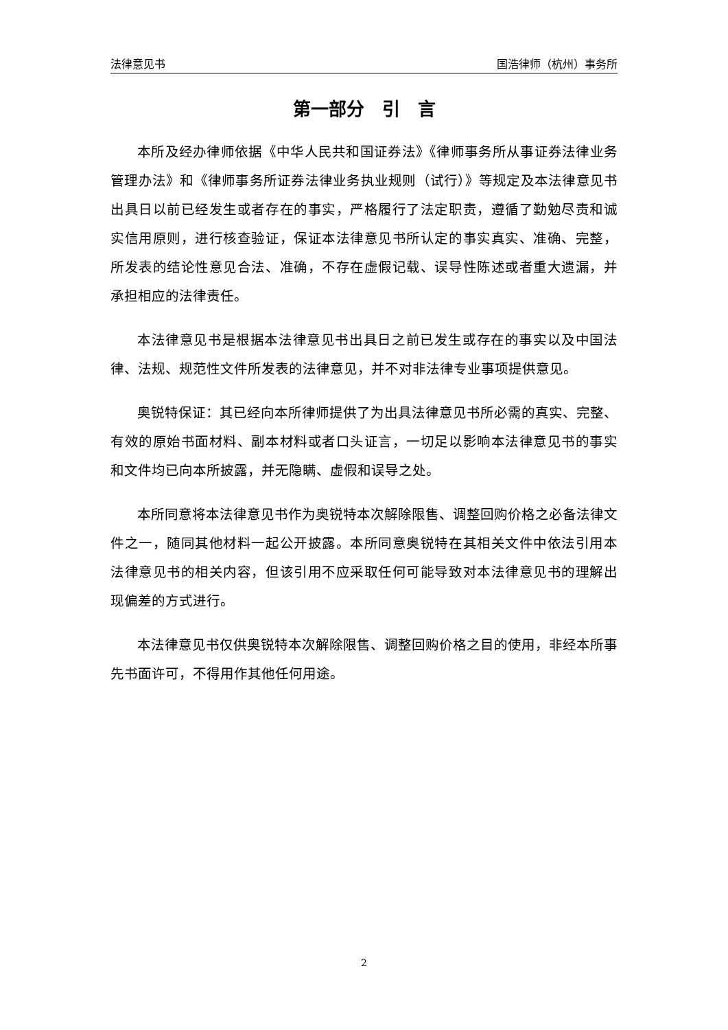法律意见书 国浩律师（杭州）事务所
第一部分　引　言
本所及经办律师依据《中华人民共和国证券法》《律师事务所从事证券法律业务管理办法》和《律师事务所证券法律业务执业规则（试行）》等规定及本法律意见书出具日以前已经发生或者存在的事实，严格履行了法定职责，遵循了勤勉尽责和诚实信用原则，进行核查验证，保证本法律意见书所认定的事实真实、准确、完整，所发表的结论性意见合法、准确，不存在虚假记载、误导性陈述或者重大遗漏，并承担相应的法律责任。
本法律意见书是根据本法律意见书出具日之前已发生或存在的事实以及中国法律、法规、规范性文件所发表的法律意见，并不对非法律专业事项提供意见。
奥锐特保证：其已经向本所律师提供了为出具法律意见书所必需的真实、完整、有效的原始书面材料、副本材料或者口头证言，一切足以影响本法律意见书的事实和文件均已向本所披露，并无隐瞒、虚假和误导之处。
本所同意将本法律意见书作为奥锐特本次解除限售、调整回购价格之必备法律文件之一，随同其他材料一起公开披露。本所同意奥锐特在其相关文件中依法引用本法律意见书的相关内容，但该引用不应采取任何可能导致对本法律意见书的理解出现偏差的方式进行。
本法律意见书仅供奥锐特本次解除限售、调整回购价格之目的使用，非经本所事先书面许可，不得用作其他任何用途。
2